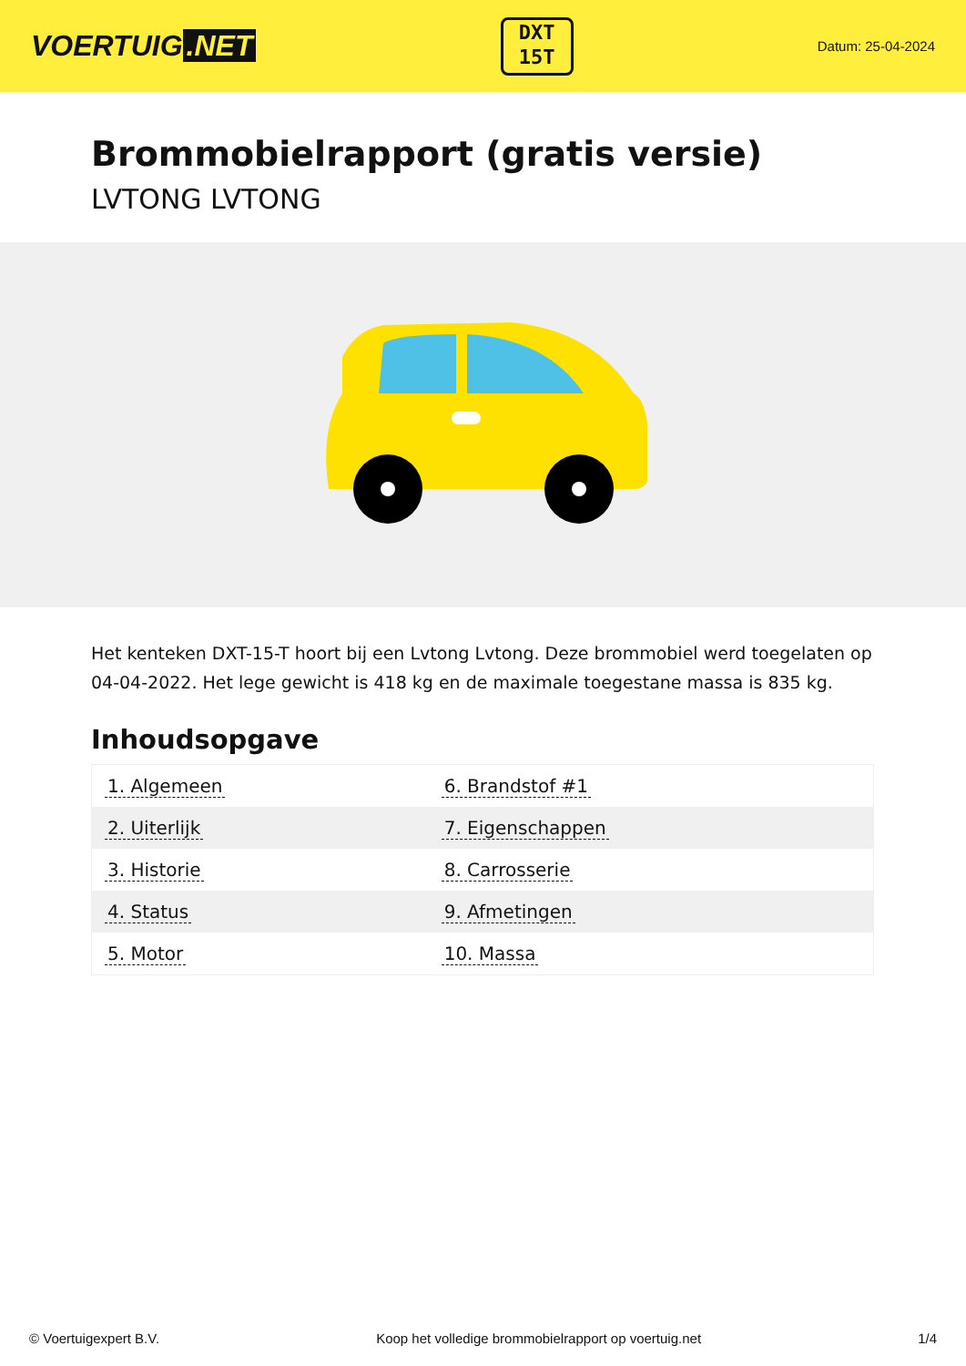VOERTUIG.NET
DXT
15T
Datum: 25-04-2024
Brommobielrapport (gratis versie)
LVTONG LVTONG
Het kenteken DXT-15-T hoort bij een Lvtong Lvtong. Deze brommobiel werd toegelaten op 04-04-2022. Het lege gewicht is 418 kg en de maximale toegestane massa is 835 kg.
Inhoudsopgave
| 1. Algemeen | 6. Brandstof #1 |
| 2. Uiterlijk | 7. Eigenschappen |
| 3. Historie | 8. Carrosserie |
| 4. Status | 9. Afmetingen |
| 5. Motor | 10. Massa |
© Voertuigexpert B.V. Koop het volledige brommobielrapport op voertuig.net 1/4